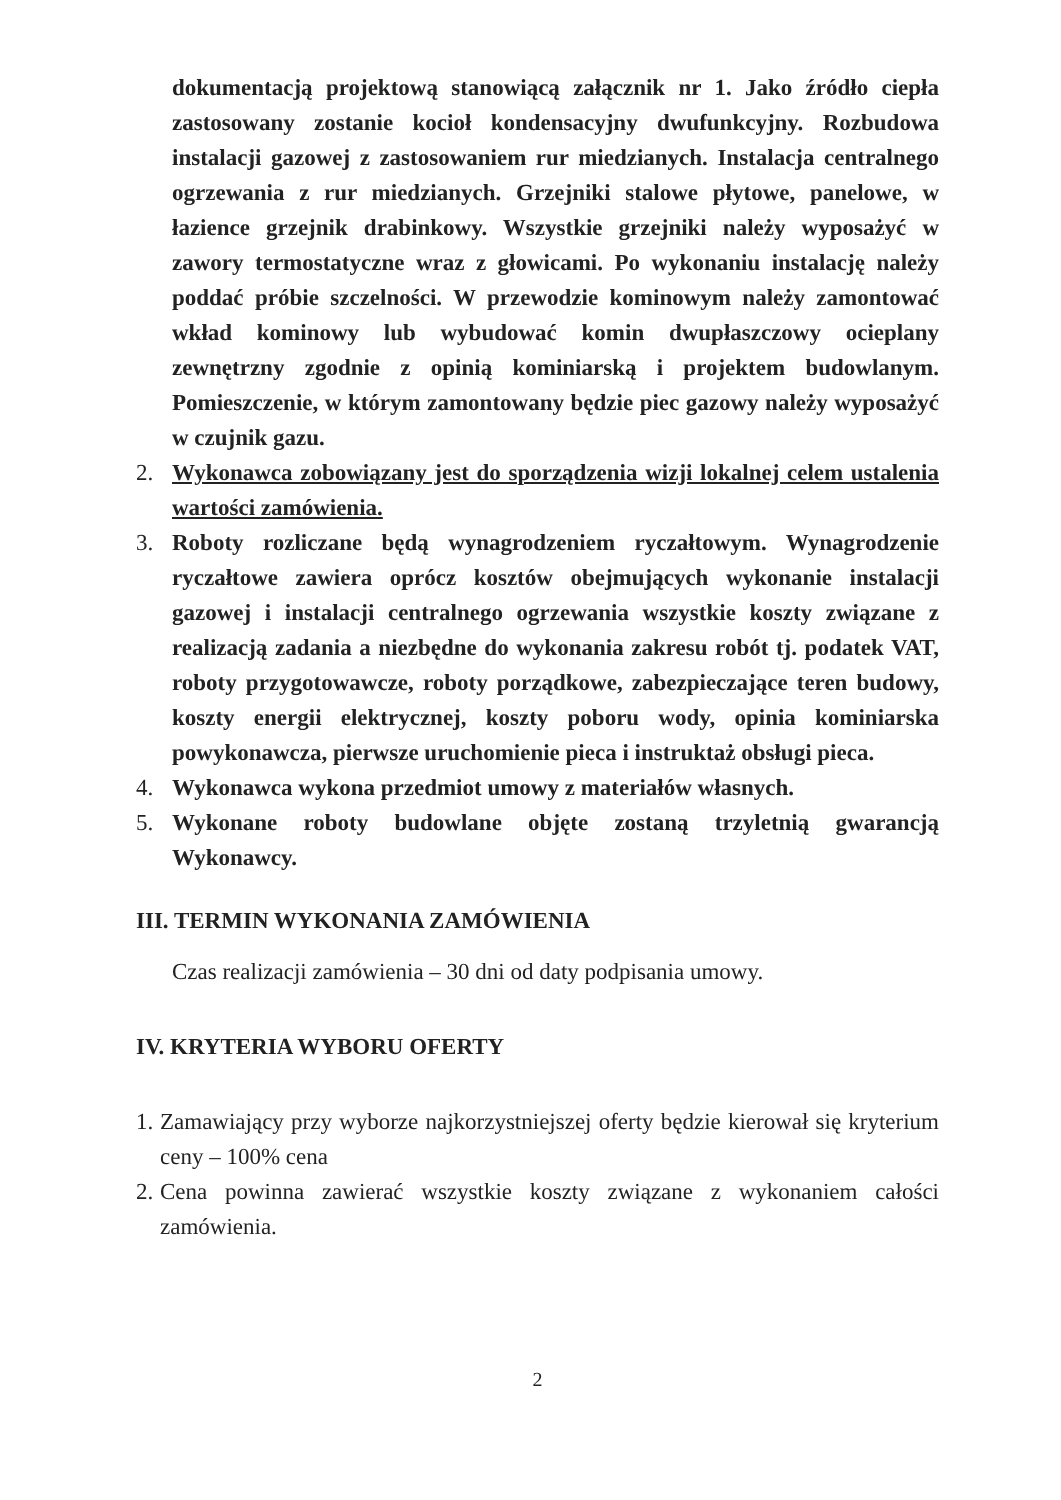dokumentacją projektową stanowiącą załącznik nr 1. Jako źródło ciepła zastosowany zostanie kocioł kondensacyjny dwufunkcyjny. Rozbudowa instalacji gazowej z zastosowaniem rur miedzianych. Instalacja centralnego ogrzewania z rur miedzianych. Grzejniki stalowe płytowe, panelowe, w łazience grzejnik drabinkowy. Wszystkie grzejniki należy wyposażyć w zawory termostatyczne wraz z głowicami. Po wykonaniu instalację należy poddać próbie szczelności. W przewodzie kominowym należy zamontować wkład kominowy lub wybudować komin dwupłaszczowy ocieplany zewnętrzny zgodnie z opinią kominiarską i projektem budowlanym. Pomieszczenie, w którym zamontowany będzie piec gazowy należy wyposażyć w czujnik gazu.
2. Wykonawca zobowiązany jest do sporządzenia wizji lokalnej celem ustalenia wartości zamówienia.
3. Roboty rozliczane będą wynagrodzeniem ryczałtowym. Wynagrodzenie ryczałtowe zawiera oprócz kosztów obejmujących wykonanie instalacji gazowej i instalacji centralnego ogrzewania wszystkie koszty związane z realizacją zadania a niezbędne do wykonania zakresu robót tj. podatek VAT, roboty przygotowawcze, roboty porządkowe, zabezpieczające teren budowy, koszty energii elektrycznej, koszty poboru wody, opinia kominiarska powykonawcza, pierwsze uruchomienie pieca i instruktaż obsługi pieca.
4. Wykonawca wykona przedmiot umowy z materiałów własnych.
5. Wykonane roboty budowlane objęte zostaną trzyletnią gwarancją Wykonawcy.
III. TERMIN WYKONANIA ZAMÓWIENIA
Czas realizacji zamówienia – 30 dni od daty podpisania umowy.
IV. KRYTERIA WYBORU OFERTY
1. Zamawiający przy wyborze najkorzystniejszej oferty będzie kierował się kryterium ceny – 100% cena
2. Cena powinna zawierać wszystkie koszty związane z wykonaniem całości zamówienia.
2